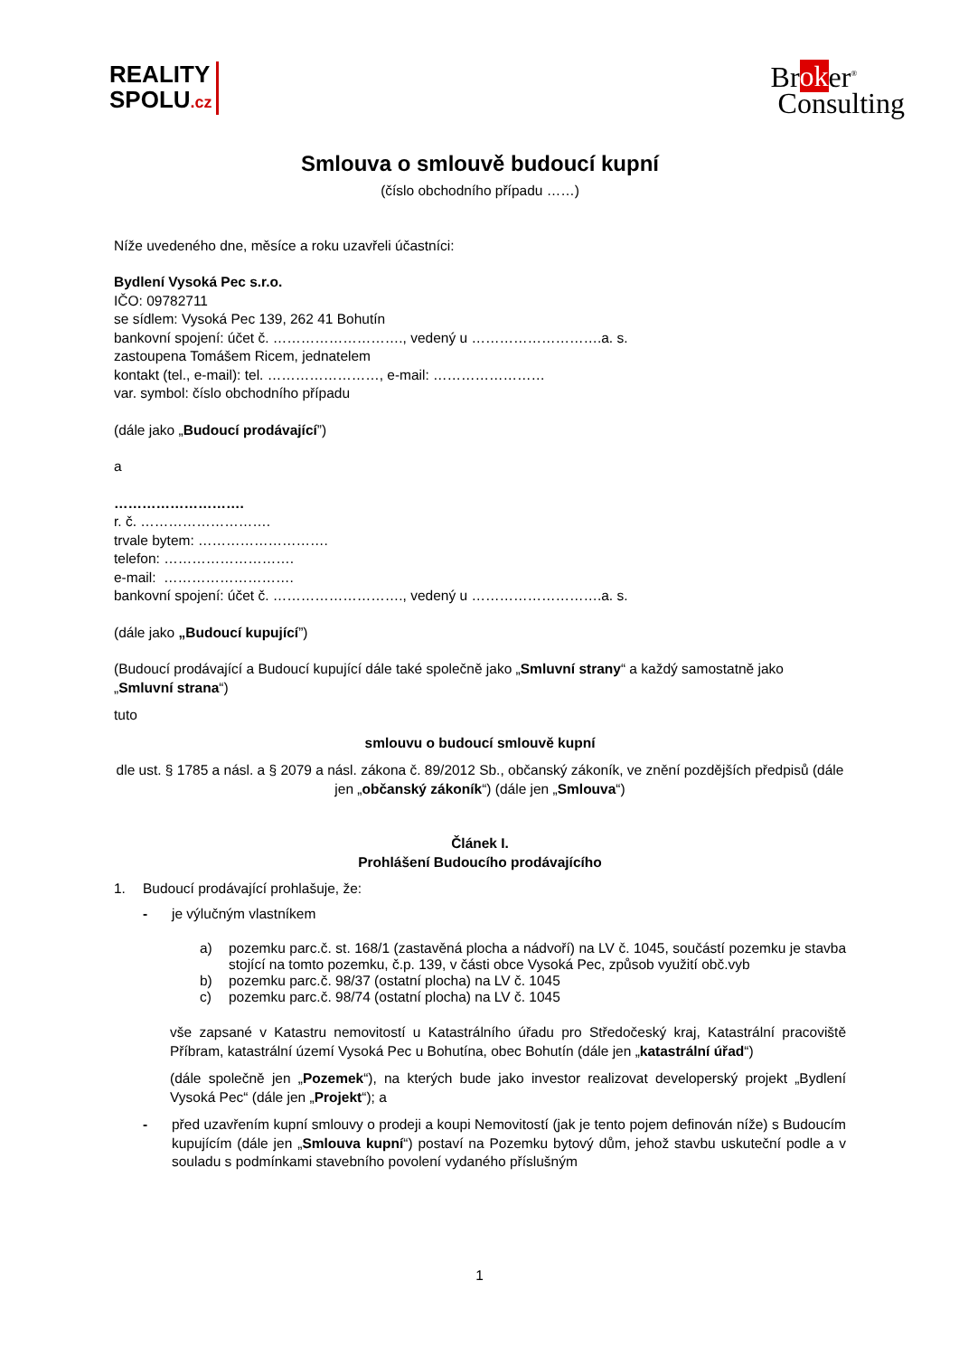REALITY
SPOLU.cz
Broker<sup>®</sup>
Consulting
Smlouva o smlouvě budoucí kupní
(číslo obchodního případu ……)
Níže uvedeného dne, měsíce a roku uzavřeli účastníci:
Bydlení Vysoká Pec s.r.o.
IČO: 09782711
se sídlem: Vysoká Pec 139, 262 41 Bohutín
bankovní spojení: účet č. ………………………., vedený u ……………………….a. s.
zastoupena Tomášem Ricem, jednatelem
kontakt (tel., e-mail): tel. ……………………, e-mail: ……………………
var. symbol: číslo obchodního případu
(dále jako „Budoucí prodávající”)
a
……………………….
r. č. ……………………….
trvale bytem: ……………………….
telefon: ……………………….
e-mail: ……………………….
bankovní spojení: účet č. ………………………., vedený u ……………………….a. s.
(dále jako „Budoucí kupující”)
(Budoucí prodávající a Budoucí kupující dále také společně jako „Smluvní strany“ a každý samostatně jako „Smluvní strana“)
tuto
smlouvu o budoucí smlouvě kupní
dle ust. § 1785 a násl. a § 2079 a násl. zákona č. 89/2012 Sb., občanský zákoník, ve znění pozdějších předpisů (dále jen „občanský zákoník“) (dále jen „Smlouva“)
Článek I.
Prohlášení Budoucího prodávajícího
1. Budoucí prodávající prohlašuje, že:
- je výlučným vlastníkem
a) pozemku parc.č. st. 168/1 (zastavěná plocha a nádvoří) na LV č. 1045, součástí pozemku je stavba stojící na tomto pozemku, č.p. 139, v části obce Vysoká Pec, způsob využití obč.vyb
b) pozemku parc.č. 98/37 (ostatní plocha) na LV č. 1045
c) pozemku parc.č. 98/74 (ostatní plocha) na LV č. 1045
vše zapsané v Katastru nemovitostí u Katastrálního úřadu pro Středočeský kraj, Katastrální pracoviště Příbram, katastrální území Vysoká Pec u Bohutína, obec Bohutín (dále jen „katastrální úřad“)
(dále společně jen „Pozemek“), na kterých bude jako investor realizovat developerský projekt „Bydlení Vysoká Pec“ (dále jen „Projekt“); a
- před uzavřením kupní smlouvy o prodeji a koupi Nemovitostí (jak je tento pojem definován níže) s Budoucím kupujícím (dále jen „Smlouva kupní“) postaví na Pozemku bytový dům, jehož stavbu uskuteční podle a v souladu s podmínkami stavebního povolení vydaného příslušným
1